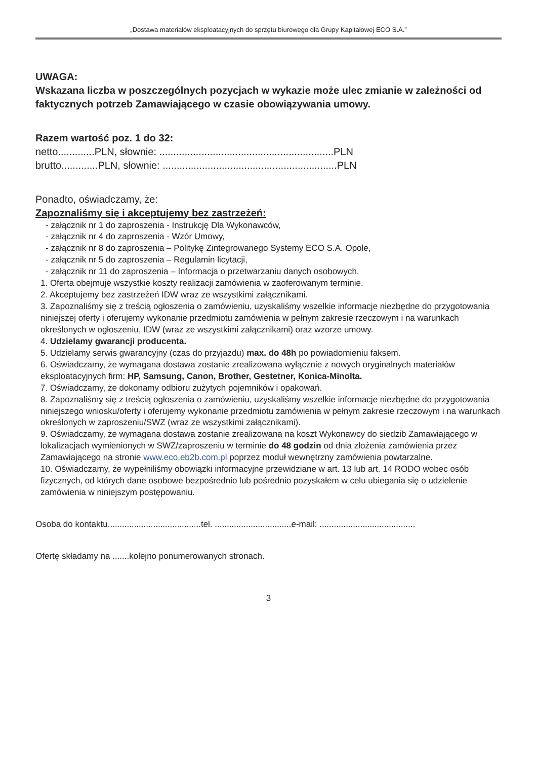„Dostawa materiałów eksploatacyjnych do sprzętu biurowego dla Grupy Kapitałowej ECO S.A.”
UWAGA:
Wskazana liczba w poszczególnych pozycjach w wykazie może ulec zmianie w zależności od faktycznych potrzeb Zamawiającego w czasie obowiązywania umowy.
Razem wartość poz. 1 do 32:
netto.............PLN, słownie: ..............................................................PLN
brutto.............PLN, słownie: ..............................................................PLN
Ponadto, oświadczamy, że:
Zapoznaliśmy się i akceptujemy bez zastrzeżeń:
- załącznik nr 1 do zaproszenia - Instrukcję Dla Wykonawców,
- załącznik nr 4 do zaproszenia - Wzór Umowy,
- załącznik nr 8 do zaproszenia – Politykę Zintegrowanego Systemy ECO S.A. Opole,
- załącznik nr 5 do zaproszenia – Regulamin licytacji,
- załącznik nr 11 do zaproszenia – Informacja o przetwarzaniu danych osobowych.
1. Oferta obejmuje wszystkie koszty realizacji zamówienia w zaoferowanym terminie.
2. Akceptujemy bez zastrzeżeń IDW wraz ze wszystkimi załącznikami.
3. Zapoznaliśmy się z treścią ogłoszenia o zamówieniu, uzyskaliśmy wszelkie informacje niezbędne do przygotowania niniejszej oferty i oferujemy wykonanie przedmiotu zamówienia w pełnym zakresie rzeczowym i na warunkach określonych w ogłoszeniu, IDW (wraz ze wszystkimi załącznikami) oraz wzorze umowy.
4. Udzielamy gwarancji producenta.
5. Udzielamy serwis gwarancyjny (czas do przyjazdu) max. do 48h po powiadomieniu faksem.
6. Oświadczamy, że wymagana dostawa zostanie zrealizowana wyłącznie z nowych oryginalnych materiałów eksploatacyjnych firm: HP, Samsung, Canon, Brother, Gestetner, Konica-Minolta.
7. Oświadczamy, że dokonamy odbioru zużytych pojemników i opakowań.
8. Zapoznaliśmy się z treścią ogłoszenia o zamówieniu, uzyskaliśmy wszelkie informacje niezbędne do przygotowania niniejszego wniosku/oferty i oferujemy wykonanie przedmiotu zamówienia w pełnym zakresie rzeczowym i na warunkach określonych w zaproszeniu/SWZ (wraz ze wszystkimi załącznikami).
9. Oświadczamy, że wymagana dostawa zostanie zrealizowana na koszt Wykonawcy do siedzib Zamawiającego w lokalizacjach wymienionych w SWZ/zaproszeniu w terminie do 48 godzin od dnia złożenia zamówienia przez Zamawiającego na stronie www.eco.eb2b.com.pl poprzez moduł wewnętrzny zamówienia powtarzalne.
10. Oświadczamy, że wypełniliśmy obowiązki informacyjne przewidziane w art. 13 lub art. 14 RODO wobec osób fizycznych, od których dane osobowe bezpośrednio lub pośrednio pozyskałem w celu ubiegania się o udzielenie zamówienia w niniejszym postępowaniu.
Osoba do kontaktu.......................................tel. ................................e-mail: ........................................
Ofertę składamy na .......kolejno ponumerowanych stronach.
3